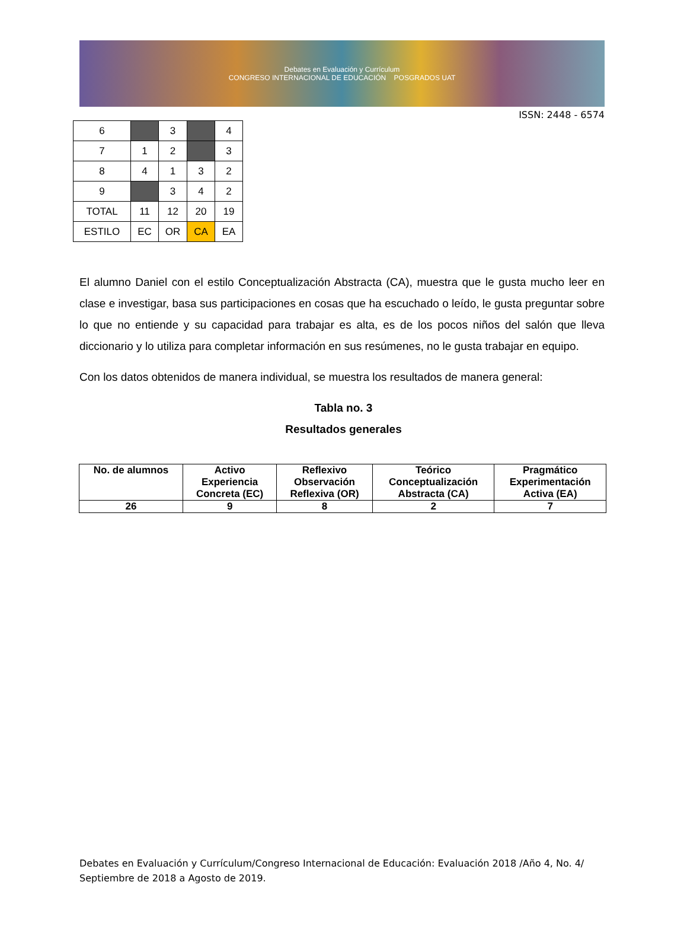Debates en Evaluación y Currículum
CONGRESO INTERNACIONAL DE EDUCACIÓN POSGRADOS UAT
ISSN: 2448 - 6574
| 6 | | 3 | | 4 |
| 7 | 1 | 2 | | 3 |
| 8 | 4 | 1 | 3 | 2 |
| 9 | | 3 | 4 | 2 |
| TOTAL | 11 | 12 | 20 | 19 |
| ESTILO | EC | OR | CA | EA |
El alumno Daniel con el estilo Conceptualización Abstracta (CA), muestra que le gusta mucho leer en clase e investigar, basa sus participaciones en cosas que ha escuchado o leído, le gusta preguntar sobre lo que no entiende y su capacidad para trabajar es alta, es de los pocos niños del salón que lleva diccionario y lo utiliza para completar información en sus resúmenes, no le gusta trabajar en equipo.
Con los datos obtenidos de manera individual, se muestra los resultados de manera general:
Tabla no. 3
Resultados generales
| No. de alumnos | Activo Experiencia Concreta (EC) | Reflexivo Observación Reflexiva (OR) | Teórico Conceptualización Abstracta (CA) | Pragmático Experimentación Activa (EA) |
| --- | --- | --- | --- | --- |
| 26 | 9 | 8 | 2 | 7 |
Debates en Evaluación y Currículum/Congreso Internacional de Educación: Evaluación 2018 /Año 4, No. 4/ Septiembre de 2018 a Agosto de 2019.